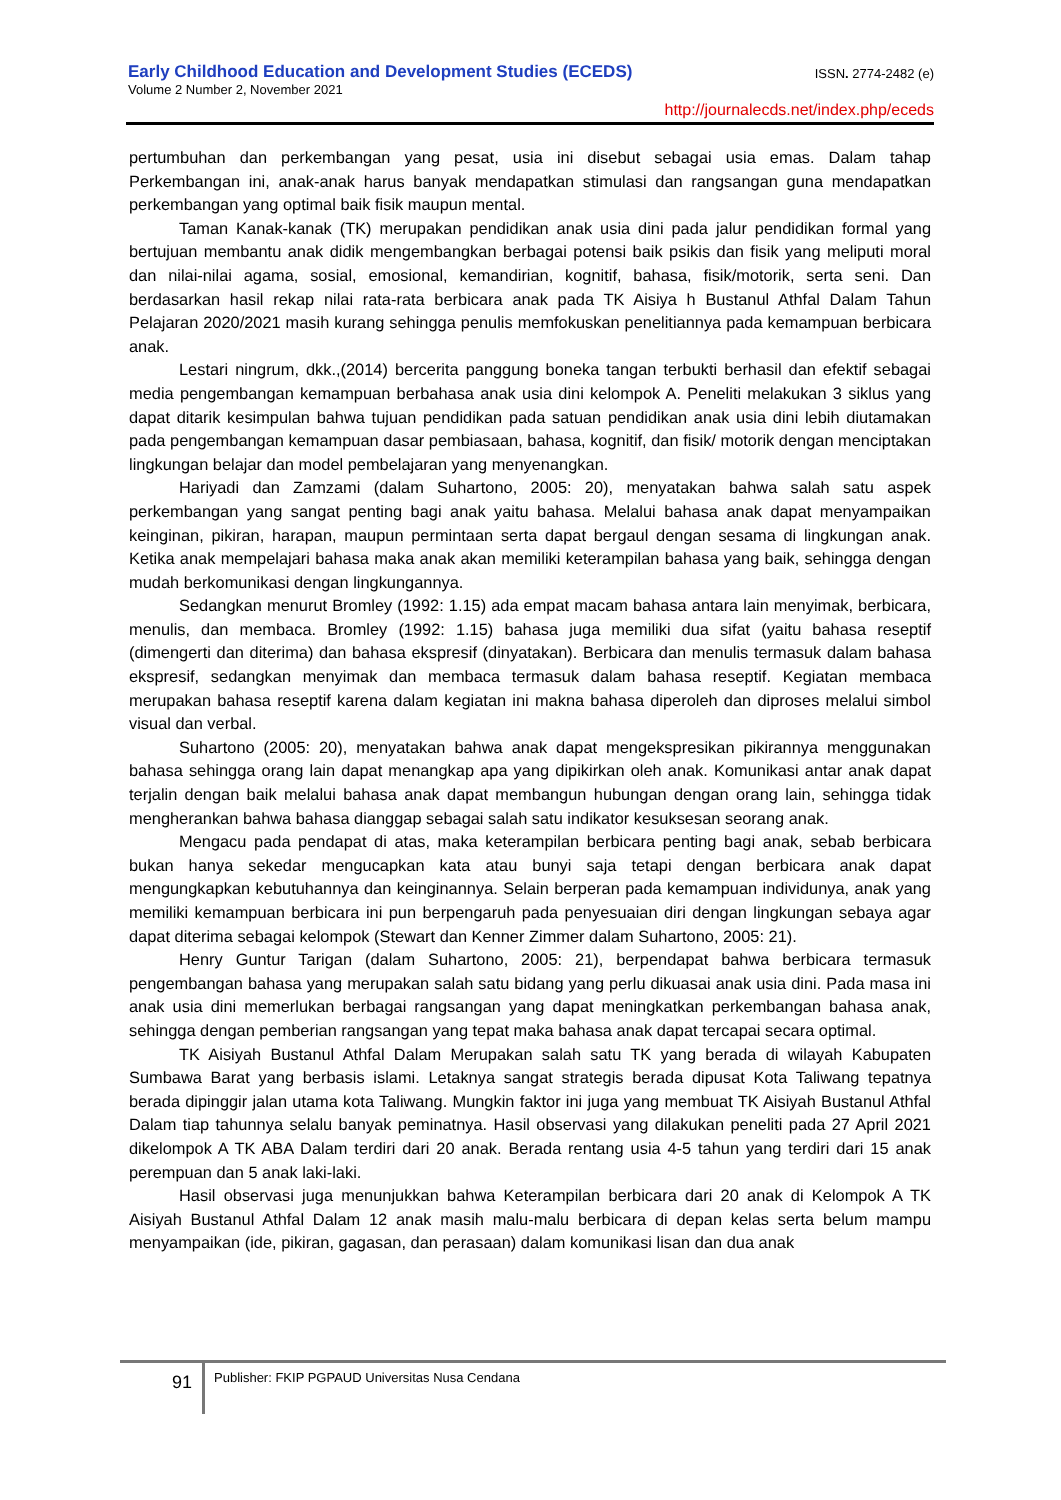ISSN. 2774-2482 (e)
Early Childhood Education and Development Studies (ECEDS)
Volume 2 Number 2, November 2021
http://journalecds.net/index.php/eceds
pertumbuhan dan perkembangan yang pesat, usia ini disebut sebagai usia emas. Dalam tahap Perkembangan ini, anak-anak harus banyak mendapatkan stimulasi dan rangsangan guna mendapatkan perkembangan yang optimal baik fisik maupun mental.
Taman Kanak-kanak (TK) merupakan pendidikan anak usia dini pada jalur pendidikan formal yang bertujuan membantu anak didik mengembangkan berbagai potensi baik psikis dan fisik yang meliputi moral dan nilai-nilai agama, sosial, emosional, kemandirian, kognitif, bahasa, fisik/motorik, serta seni. Dan berdasarkan hasil rekap nilai rata-rata berbicara anak pada TK Aisiya h Bustanul Athfal Dalam Tahun Pelajaran 2020/2021 masih kurang sehingga penulis memfokuskan penelitiannya pada kemampuan berbicara anak.
Lestari ningrum, dkk.,(2014) bercerita panggung boneka tangan terbukti berhasil dan efektif sebagai media pengembangan kemampuan berbahasa anak usia dini kelompok A. Peneliti melakukan 3 siklus yang dapat ditarik kesimpulan bahwa tujuan pendidikan pada satuan pendidikan anak usia dini lebih diutamakan pada pengembangan kemampuan dasar pembiasaan, bahasa, kognitif, dan fisik/ motorik dengan menciptakan lingkungan belajar dan model pembelajaran yang menyenangkan.
Hariyadi dan Zamzami (dalam Suhartono, 2005: 20), menyatakan bahwa salah satu aspek perkembangan yang sangat penting bagi anak yaitu bahasa. Melalui bahasa anak dapat menyampaikan keinginan, pikiran, harapan, maupun permintaan serta dapat bergaul dengan sesama di lingkungan anak. Ketika anak mempelajari bahasa maka anak akan memiliki keterampilan bahasa yang baik, sehingga dengan mudah berkomunikasi dengan lingkungannya.
Sedangkan menurut Bromley (1992: 1.15) ada empat macam bahasa antara lain menyimak, berbicara, menulis, dan membaca. Bromley (1992: 1.15) bahasa juga memiliki dua sifat (yaitu bahasa reseptif (dimengerti dan diterima) dan bahasa ekspresif (dinyatakan). Berbicara dan menulis termasuk dalam bahasa ekspresif, sedangkan menyimak dan membaca termasuk dalam bahasa reseptif. Kegiatan membaca merupakan bahasa reseptif karena dalam kegiatan ini makna bahasa diperoleh dan diproses melalui simbol visual dan verbal.
Suhartono (2005: 20), menyatakan bahwa anak dapat mengekspresikan pikirannya menggunakan bahasa sehingga orang lain dapat menangkap apa yang dipikirkan oleh anak. Komunikasi antar anak dapat terjalin dengan baik melalui bahasa anak dapat membangun hubungan dengan orang lain, sehingga tidak mengherankan bahwa bahasa dianggap sebagai salah satu indikator kesuksesan seorang anak.
Mengacu pada pendapat di atas, maka keterampilan berbicara penting bagi anak, sebab berbicara bukan hanya sekedar mengucapkan kata atau bunyi saja tetapi dengan berbicara anak dapat mengungkapkan kebutuhannya dan keinginannya. Selain berperan pada kemampuan individunya, anak yang memiliki kemampuan berbicara ini pun berpengaruh pada penyesuaian diri dengan lingkungan sebaya agar dapat diterima sebagai kelompok (Stewart dan Kenner Zimmer dalam Suhartono, 2005: 21).
Henry Guntur Tarigan (dalam Suhartono, 2005: 21), berpendapat bahwa berbicara termasuk pengembangan bahasa yang merupakan salah satu bidang yang perlu dikuasai anak usia dini. Pada masa ini anak usia dini memerlukan berbagai rangsangan yang dapat meningkatkan perkembangan bahasa anak, sehingga dengan pemberian rangsangan yang tepat maka bahasa anak dapat tercapai secara optimal.
TK Aisiyah Bustanul Athfal Dalam Merupakan salah satu TK yang berada di wilayah Kabupaten Sumbawa Barat yang berbasis islami. Letaknya sangat strategis berada dipusat Kota Taliwang tepatnya berada dipinggir jalan utama kota Taliwang. Mungkin faktor ini juga yang membuat TK Aisiyah Bustanul Athfal Dalam tiap tahunnya selalu banyak peminatnya. Hasil observasi yang dilakukan peneliti pada 27 April 2021 dikelompok A TK ABA Dalam terdiri dari 20 anak. Berada rentang usia 4-5 tahun yang terdiri dari 15 anak perempuan dan 5 anak laki-laki.
Hasil observasi juga menunjukkan bahwa Keterampilan berbicara dari 20 anak di Kelompok A TK Aisiyah Bustanul Athfal Dalam 12 anak masih malu-malu berbicara di depan kelas serta belum mampu menyampaikan (ide, pikiran, gagasan, dan perasaan) dalam komunikasi lisan dan dua anak
91
Publisher: FKIP PGPAUD Universitas Nusa Cendana